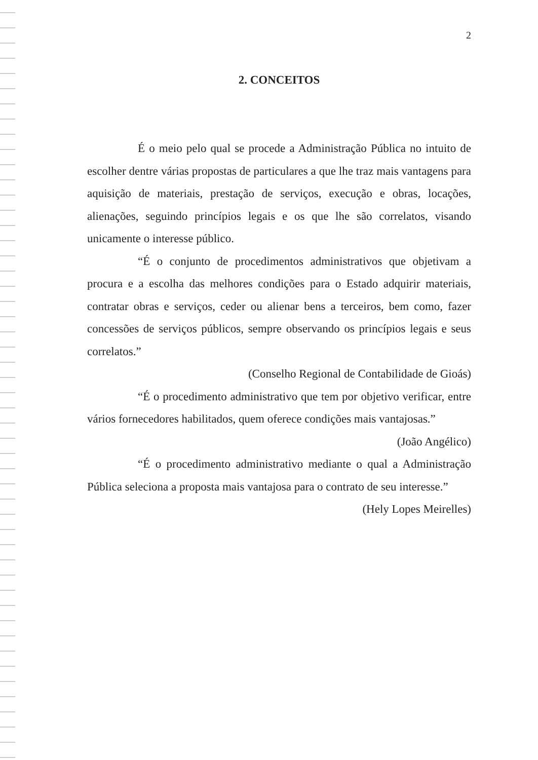2
2. CONCEITOS
É o meio pelo qual se procede a Administração Pública no intuito de escolher dentre várias propostas de particulares a que lhe traz mais vantagens para aquisição de materiais, prestação de serviços, execução e obras, locações, alienações, seguindo princípios legais e os que lhe são correlatos, visando unicamente o interesse público.
“É o conjunto de procedimentos administrativos que objetivam a procura e a escolha das melhores condições para o Estado adquirir materiais, contratar obras e serviços, ceder ou alienar bens a terceiros, bem como, fazer concessões de serviços públicos, sempre observando os princípios legais e seus correlatos.”
(Conselho Regional de Contabilidade de Gioás)
“É o procedimento administrativo que tem por objetivo verificar, entre vários fornecedores habilitados, quem oferece condições mais vantajosas.”
(João Angélico)
“É o procedimento administrativo mediante o qual a Administração Pública seleciona a proposta mais vantajosa para o contrato de seu interesse.”
(Hely Lopes Meirelles)